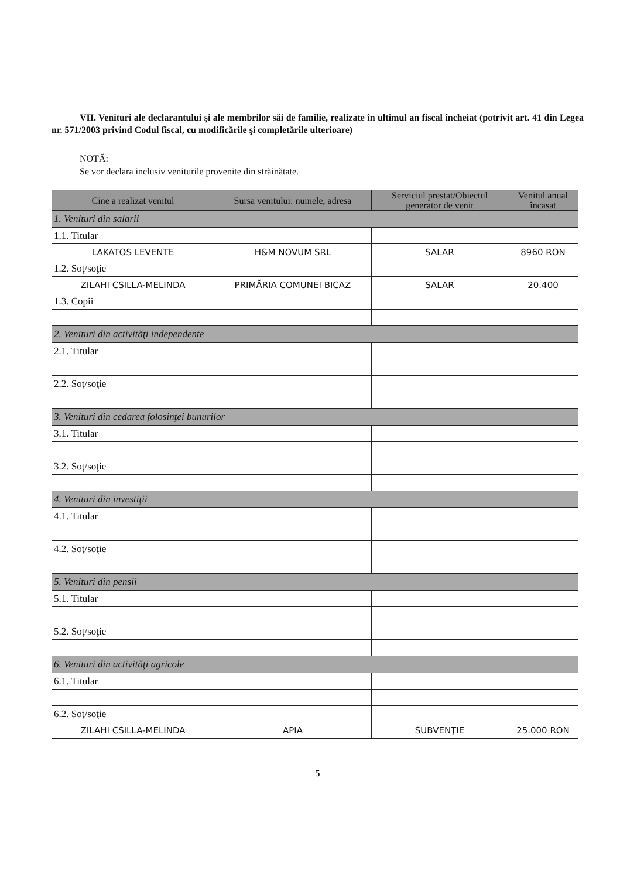VII. Venituri ale declarantului şi ale membrilor săi de familie, realizate în ultimul an fiscal încheiat (potrivit art. 41 din Legea nr. 571/2003 privind Codul fiscal, cu modificările şi completările ulterioare)
NOTĂ:
Se vor declara inclusiv veniturile provenite din străinătate.
| Cine a realizat venitul | Sursa venitului: numele, adresa | Serviciul prestat/Obiectul generator de venit | Venitul anual încasat |
| --- | --- | --- | --- |
| 1. Venituri din salarii | | | |
| 1.1. Titular | | | |
| LAKATOS LEVENTE | H&M NOVUM SRL | SALAR | 8960 RON |
| 1.2. Soţ/soţie | | | |
| ZILAHI CSILLA-MELINDA | PRIMĂRIA COMUNEI BICAZ | SALAR | 20.400 |
| 1.3. Copii | | | |
| 2. Venituri din activităţi independente | | | |
| 2.1. Titular | | | |
| 2.2. Soţ/soţie | | | |
| 3. Venituri din cedarea folosinţei bunurilor | | | |
| 3.1. Titular | | | |
| 3.2. Soţ/soţie | | | |
| 4. Venituri din investiţii | | | |
| 4.1. Titular | | | |
| 4.2. Soţ/soţie | | | |
| 5. Venituri din pensii | | | |
| 5.1. Titular | | | |
| 5.2. Soţ/soţie | | | |
| 6. Venituri din activităţi agricole | | | |
| 6.1. Titular | | | |
| 6.2. Soţ/soţie | | | |
| ZILAHI CSILLA-MELINDA | APIA | SUBVENŢIE | 25.000 RON |
5